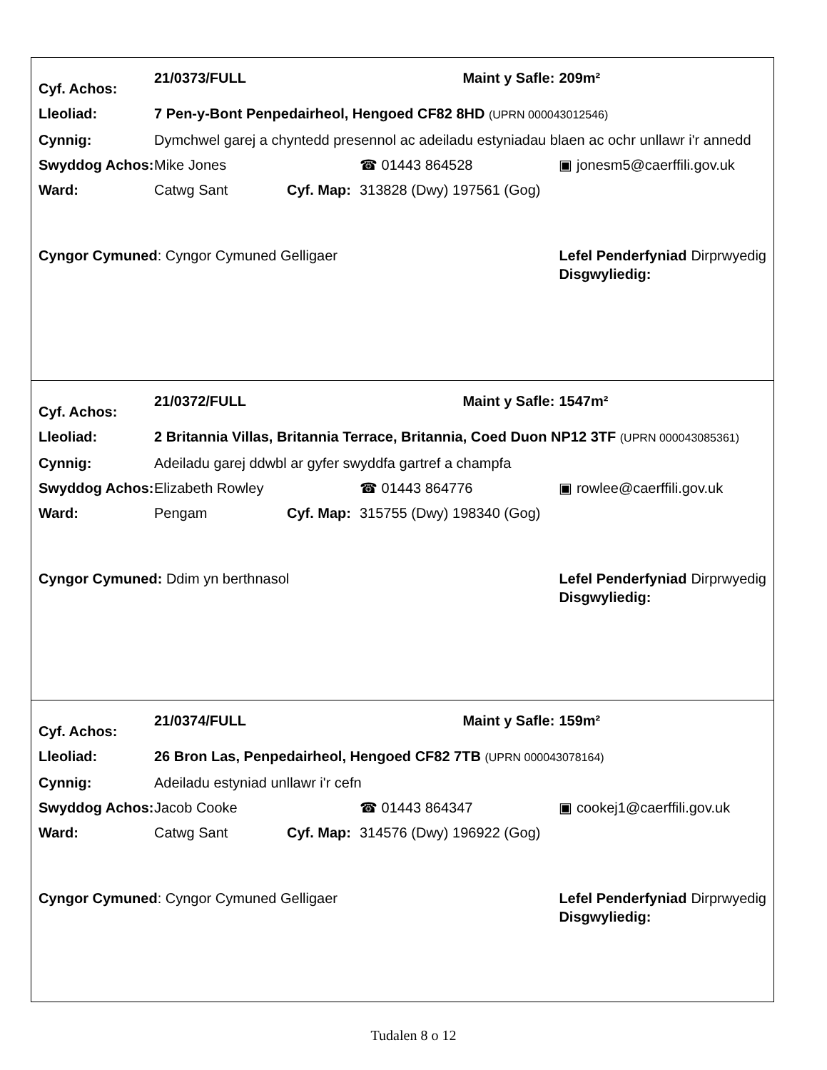| Cyf. Achos: | 21/0373/FULL | | | Maint y Safle: | 209m² | |
| Lleoliad: | 7 Pen-y-Bont Penpedairheol, Hengoed CF82 8HD (UPRN 000043012546) | | | | | |
| Cynnig: | Dymchwel garej a chyntedd presennol ac adeiladu estyniadau blaen ac ochr unllawr i'r annedd | | | | | |
| Swyddog Achos: | Mike Jones | | ☎ 01443 864528 | | ▣ jonesm5@caerffili.gov.uk | |
| Ward: | Catwg Sant | Cyf. Map: | 313828 (Dwy) 197561 (Gog) | | | |
| Cyngor Cymuned : Cyngor Cymuned Gelligaer | | | | | Lefel Penderfyniad Disgwyliedig: | Dirprwyedig |
| Cyf. Achos: | 21/0372/FULL | | | Maint y Safle: | 1547m² | |
| Lleoliad: | 2 Britannia Villas, Britannia Terrace, Britannia, Coed Duon NP12 3TF (UPRN 000043085361) | | | | | |
| Cynnig: | Adeiladu garej ddwbl ar gyfer swyddfa gartref a champfa | | | | | |
| Swyddog Achos: | Elizabeth Rowley | | ☎ 01443 864776 | | ▣ rowlee@caerffili.gov.uk | |
| Ward: | Pengam | Cyf. Map: | 315755 (Dwy) 198340 (Gog) | | | |
| Cyngor Cymuned: Ddim yn berthnasol | | | | | Lefel Penderfyniad Disgwyliedig: | Dirprwyedig |
| Cyf. Achos: | 21/0374/FULL | | | Maint y Safle: | 159m² | |
| Lleoliad: | 26 Bron Las, Penpedairheol, Hengoed CF82 7TB (UPRN 000043078164) | | | | | |
| Cynnig: | Adeiladu estyniad unllawr i'r cefn | | | | | |
| Swyddog Achos: | Jacob Cooke | | ☎ 01443 864347 | | ▣ cookej1@caerffili.gov.uk | |
| Ward: | Catwg Sant | Cyf. Map: | 314576 (Dwy) 196922 (Gog) | | | |
| Cyngor Cymuned : Cyngor Cymuned Gelligaer | | | | | Lefel Penderfyniad Disgwyliedig: | Dirprwyedig |
Tudalen 8 o 12